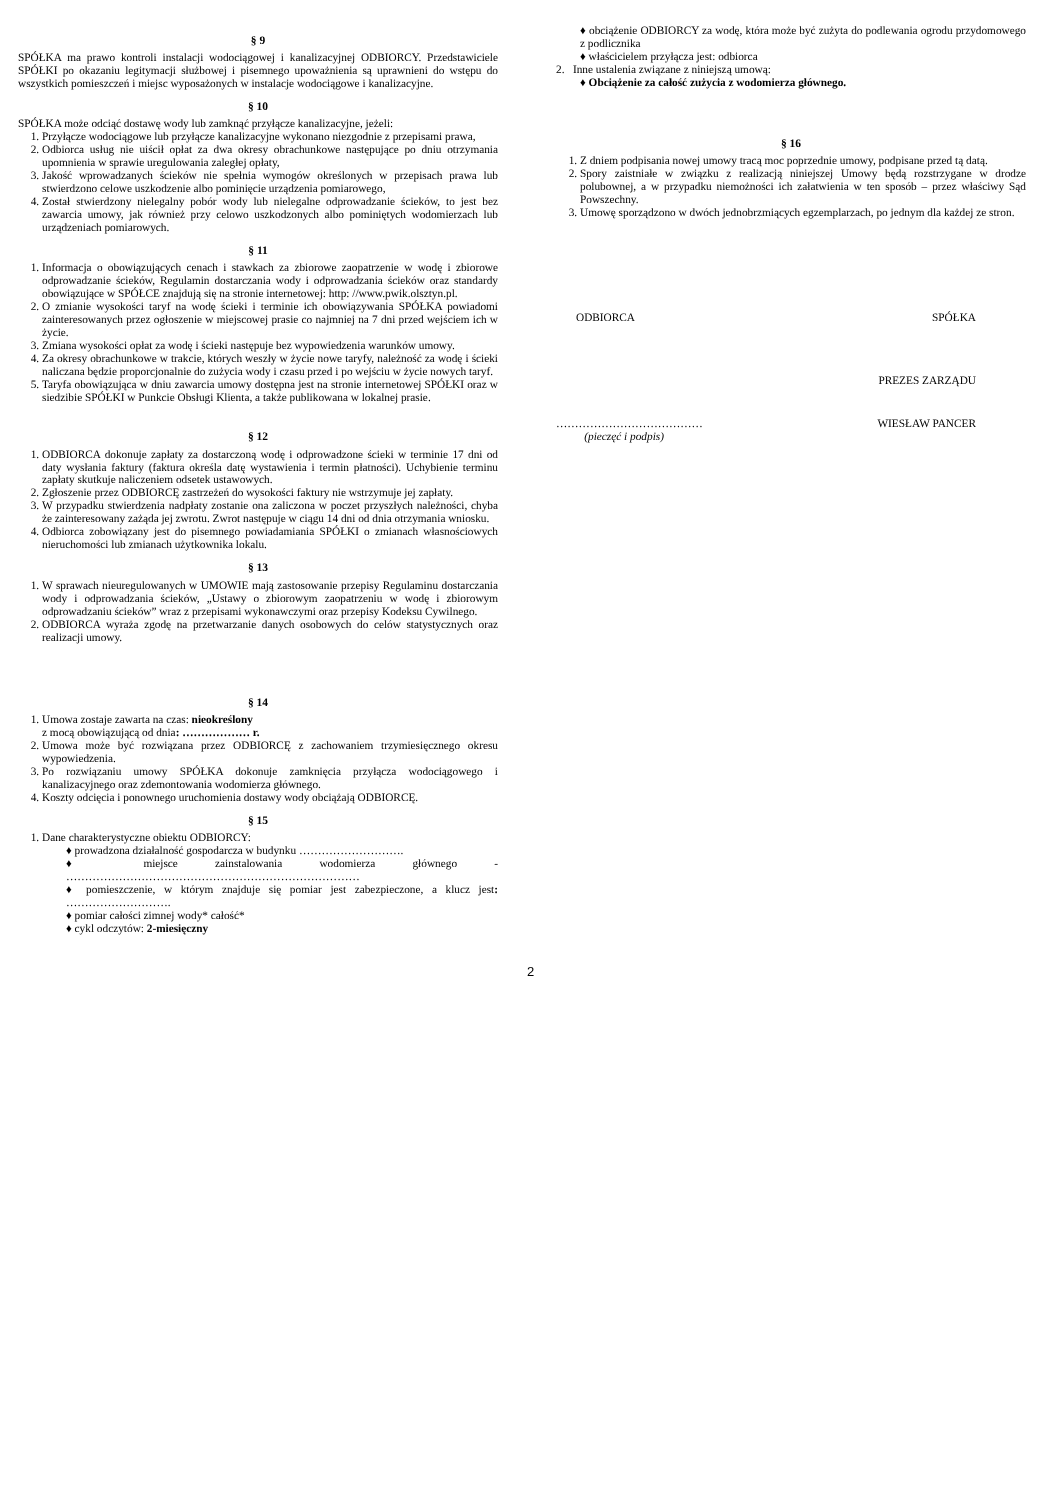§ 9
SPÓŁKA ma prawo kontroli instalacji wodociągowej i kanalizacyjnej ODBIORCY. Przedstawiciele SPÓŁKI po okazaniu legitymacji służbowej i pisemnego upoważnienia są uprawnieni do wstępu do wszystkich pomieszczeń i miejsc wyposażonych w instalacje wodociągowe i kanalizacyjne.
§ 10
SPÓŁKA może odciąć dostawę wody lub zamknąć przyłącze kanalizacyjne, jeżeli:
1. Przyłącze wodociągowe lub przyłącze kanalizacyjne wykonano niezgodnie z przepisami prawa,
2. Odbiorca usług nie uiścił opłat za dwa okresy obrachunkowe następujące po dniu otrzymania upomnienia w sprawie uregulowania zaległej opłaty,
3. Jakość wprowadzanych ścieków nie spełnia wymogów określonych w przepisach prawa lub stwierdzono celowe uszkodzenie albo pominięcie urządzenia pomiarowego,
4. Został stwierdzony nielegalny pobór wody lub nielegalne odprowadzanie ścieków, to jest bez zawarcia umowy, jak również przy celowo uszkodzonych albo pominiętych wodomierzach lub urządzeniach pomiarowych.
§ 11
1. Informacja o obowiązujących cenach i stawkach za zbiorowe zaopatrzenie w wodę i zbiorowe odprowadzanie ścieków, Regulamin dostarczania wody i odprowadzania ścieków oraz standardy obowiązujące w SPÓŁCE znajdują się na stronie internetowej: http: //www.pwik.olsztyn.pl.
2. O zmianie wysokości taryf na wodę ścieki i terminie ich obowiązywania SPÓŁKA powiadomi zainteresowanych przez ogłoszenie w miejscowej prasie co najmniej na 7 dni przed wejściem ich w życie.
3. Zmiana wysokości opłat za wodę i ścieki następuje bez wypowiedzenia warunków umowy.
4. Za okresy obrachunkowe w trakcie, których weszły w życie nowe taryfy, należność za wodę i ścieki naliczana będzie proporcjonalnie do zużycia wody i czasu przed i po wejściu w życie nowych taryf.
5. Taryfa obowiązująca w dniu zawarcia umowy dostępna jest na stronie internetowej SPÓŁKI oraz w siedzibie SPÓŁKI w Punkcie Obsługi Klienta, a także publikowana w lokalnej prasie.
§ 12
1. ODBIORCA dokonuje zapłaty za dostarczoną wodę i odprowadzone ścieki w terminie 17 dni od daty wysłania faktury (faktura określa datę wystawienia i termin płatności). Uchybienie terminu zapłaty skutkuje naliczeniem odsetek ustawowych.
2. Zgłoszenie przez ODBIORCĘ zastrzeżeń do wysokości faktury nie wstrzymuje jej zapłaty.
3. W przypadku stwierdzenia nadpłaty zostanie ona zaliczona w poczet przyszłych należności, chyba że zainteresowany zażąda jej zwrotu. Zwrot następuje w ciągu 14 dni od dnia otrzymania wniosku.
4. Odbiorca zobowiązany jest do pisemnego powiadamiania SPÓŁKI o zmianach własnościowych nieruchomości lub zmianach użytkownika lokalu.
§ 13
1. W sprawach nieuregulowanych w UMOWIE mają zastosowanie przepisy Regulaminu dostarczania wody i odprowadzania ścieków, „Ustawy o zbiorowym zaopatrzeniu w wodę i zbiorowym odprowadzaniu ścieków” wraz z przepisami wykonawczymi oraz przepisy Kodeksu Cywilnego.
2. ODBIORCA wyraża zgodę na przetwarzanie danych osobowych do celów statystycznych oraz realizacji umowy.
§ 14
1. Umowa zostaje zawarta na czas: nieokreślony
z mocą obowiązującą od dnia: ……………… r.
2. Umowa może być rozwiązana przez ODBIORCĘ z zachowaniem trzymiesięcznego okresu wypowiedzenia.
3. Po rozwiązaniu umowy SPÓŁKA dokonuje zamknięcia przyłącza wodociągowego i kanalizacyjnego oraz zdemontowania wodomierza głównego.
4. Koszty odcięcia i ponownego uruchomienia dostawy wody obciążają ODBIORCĘ.
§ 15
1. Dane charakterystyczne obiektu ODBIORCY:
prowadzona działalność gospodarcza w budynku ……………………….
miejsce zainstalowania wodomierza głównego - ……………………………………………………………………
pomieszczenie, w którym znajduje się pomiar jest zabezpieczone, a klucz jest: ……………………….
pomiar całości zimnej wody* całość*
cykl odczytów: 2-miesięczny
obciążenie ODBIORCY za wodę, która może być zużyta do podlewania ogrodu przydomowego z podlicznika
właścicielem przyłącza jest: odbiorca
2. Inne ustalenia związane z niniejszą umową:
Obciążenie za całość zużycia z wodomierza głównego.
§ 16
1. Z dniem podpisania nowej umowy tracą moc poprzednie umowy, podpisane przed tą datą.
2. Spory zaistniałe w związku z realizacją niniejszej Umowy będą rozstrzygane w drodze polubownej, a w przypadku niemożności ich załatwienia w ten sposób – przez właściwy Sąd Powszechny.
3. Umowę sporządzono w dwóch jednobrzmiących egzemplarzach, po jednym dla każdej ze stron.
ODBIORCA SPÓŁKA
PREZES ZARZĄDU
…………………………………
(pieczęć i podpis) WIESŁAW PANCER
2